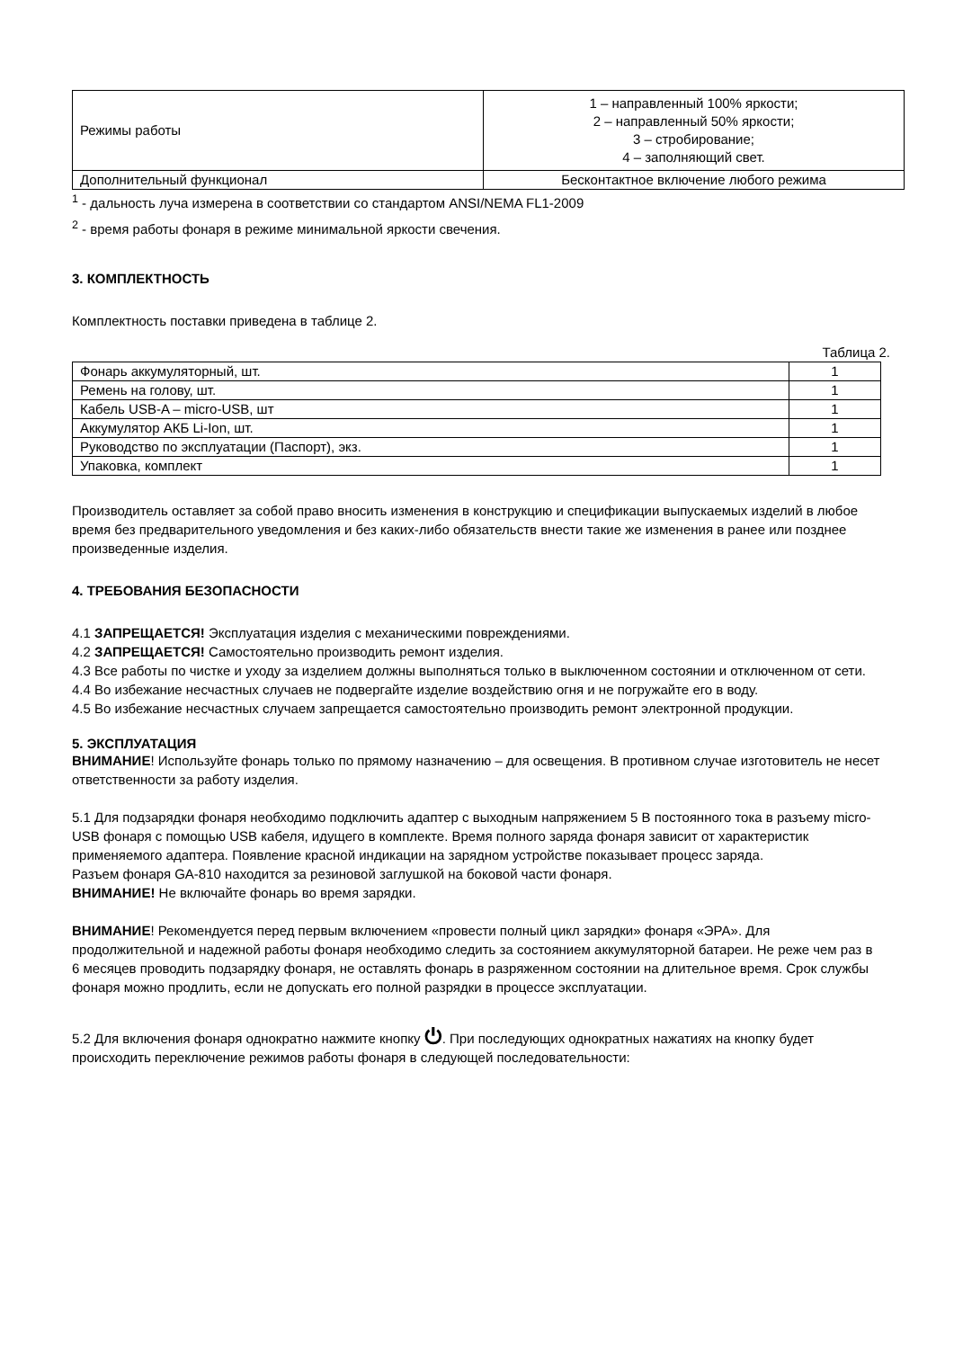| Режимы работы | 1 – направленный 100% яркости; 2 – направленный 50% яркости; 3 – стробирование; 4 – заполняющий свет. |
| Дополнительный функционал | Бесконтактное включение любого режима |
<sup>1</sup> - дальность луча измерена в соответствии со стандартом ANSI/NEMA FL1-2009
<sup>2</sup> - время работы фонаря в режиме минимальной яркости свечения.
3. КОМПЛЕКТНОСТЬ
Комплектность поставки приведена в таблице 2.
Таблица 2.
| Фонарь аккумуляторный, шт. | 1 |
| Ремень на голову, шт. | 1 |
| Кабель USB-A – micro-USB, шт | 1 |
| Аккумулятор АКБ Li-Ion, шт. | 1 |
| Руководство по эксплуатации (Паспорт), экз. | 1 |
| Упаковка, комплект | 1 |
Производитель оставляет за собой право вносить изменения в конструкцию и спецификации выпускаемых изделий в любое время без предварительного уведомления и без каких-либо обязательств внести такие же изменения в ранее или позднее произведенные изделия.
4. ТРЕБОВАНИЯ БЕЗОПАСНОСТИ
4.1 ЗАПРЕЩАЕТСЯ! Эксплуатация изделия с механическими повреждениями.
4.2 ЗАПРЕЩАЕТСЯ! Самостоятельно производить ремонт изделия.
4.3 Все работы по чистке и уходу за изделием должны выполняться только в выключенном состоянии и отключенном от сети.
4.4 Во избежание несчастных случаев не подвергайте изделие воздействию огня и не погружайте его в воду.
4.5 Во избежание несчастных случаем запрещается самостоятельно производить ремонт электронной продукции.
5. ЭКСПЛУАТАЦИЯ
ВНИМАНИЕ! Используйте фонарь только по прямому назначению – для освещения. В противном случае изготовитель не несет ответственности за работу изделия.
5.1 Для подзарядки фонаря необходимо подключить адаптер с выходным напряжением 5 В постоянного тока в разъему micro-USB фонаря с помощью USB кабеля, идущего в комплекте. Время полного заряда фонаря зависит от характеристик применяемого адаптера. Появление красной индикации на зарядном устройстве показывает процесс заряда.
Разъем фонаря GA-810 находится за резиновой заглушкой на боковой части фонаря.
ВНИМАНИЕ! Не включайте фонарь во время зарядки.
ВНИМАНИЕ! Рекомендуется перед первым включением «провести полный цикл зарядки» фонаря «ЭРА». Для продолжительной и надежной работы фонаря необходимо следить за состоянием аккумуляторной батареи. Не реже чем раз в 6 месяцев проводить подзарядку фонаря, не оставлять фонарь в разряженном состоянии на длительное время. Срок службы фонаря можно продлить, если не допускать его полной разрядки в процессе эксплуатации.
5.2 Для включения фонаря однократно нажмите кнопку ⏻. При последующих однократных нажатиях на кнопку будет происходить переключение режимов работы фонаря в следующей последовательности: